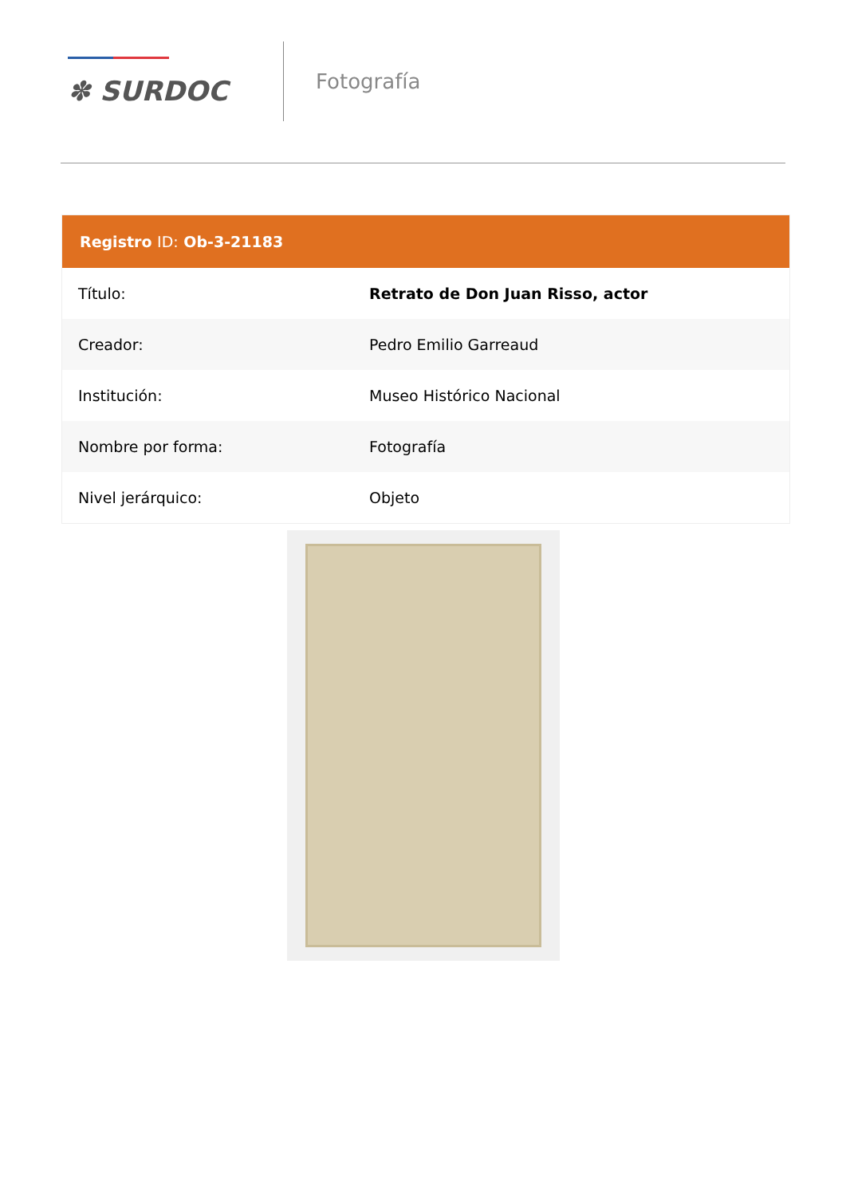✽ SURDOC
Fotografía
| Registro ID: Ob-3-21183 | |
| --- | --- |
| Título: | Retrato de Don Juan Risso, actor |
| Creador: | Pedro Emilio Garreaud |
| Institución: | Museo Histórico Nacional |
| Nombre por forma: | Fotografía |
| Nivel jerárquico: | Objeto |